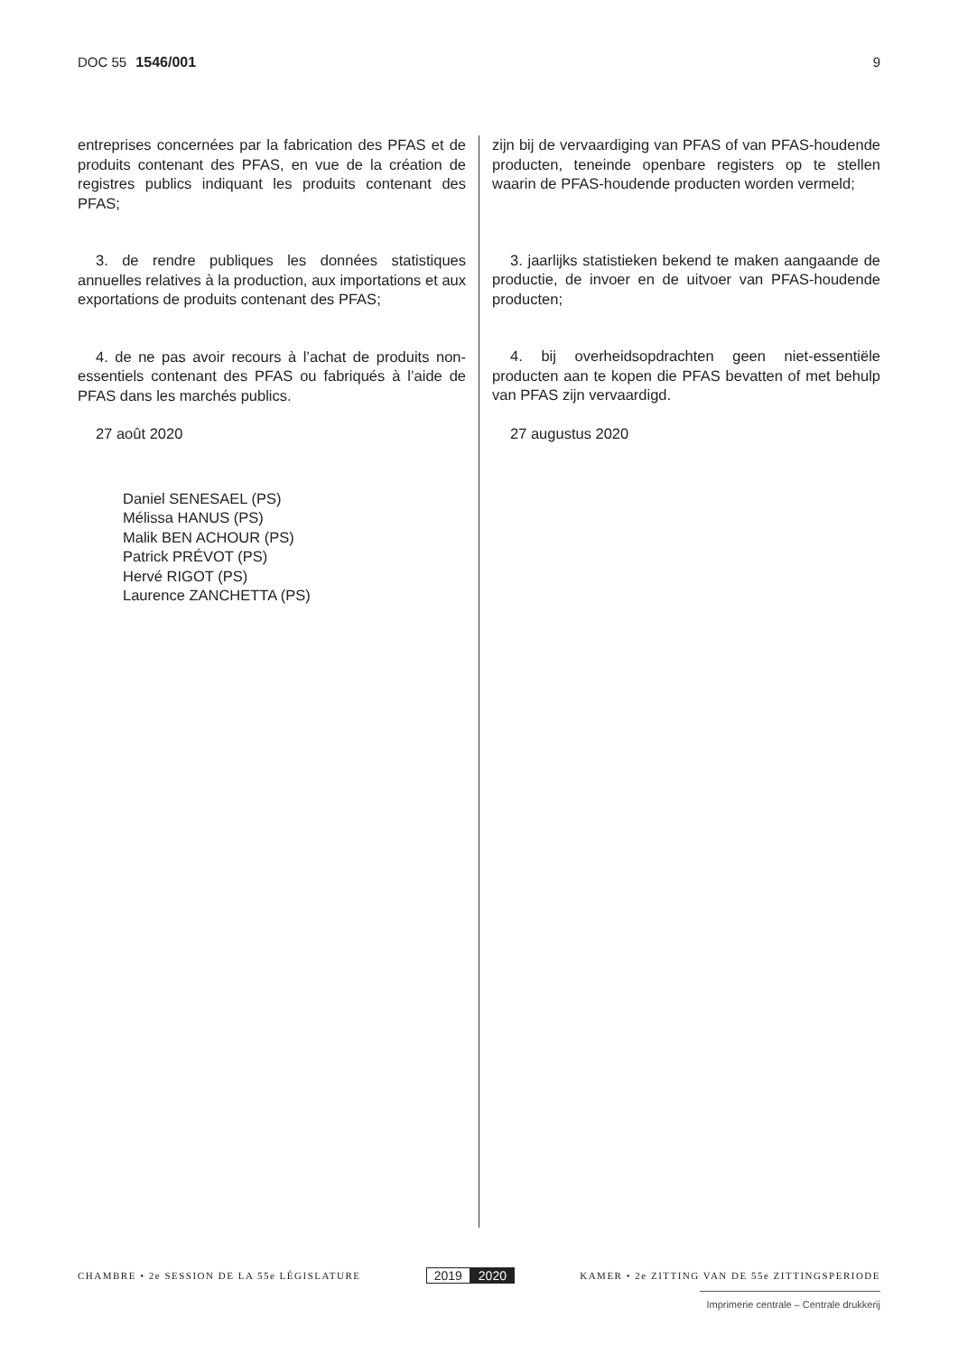DOC 55 1546/001 9
entreprises concernées par la fabrication des PFAS et de produits contenant des PFAS, en vue de la création de registres publics indiquant les produits contenant des PFAS;
3. de rendre publiques les données statistiques annuelles relatives à la production, aux importations et aux exportations de produits contenant des PFAS;
4. de ne pas avoir recours à l’achat de produits non-essentiels contenant des PFAS ou fabriqués à l’aide de PFAS dans les marchés publics.
27 août 2020
Daniel SENESAEL (PS)
Mélissa HANUS (PS)
Malik BEN ACHOUR (PS)
Patrick PRÉVOT (PS)
Hervé RIGOT (PS)
Laurence ZANCHETTA (PS)
zijn bij de vervaardiging van PFAS of van PFAS-houdende producten, teneinde openbare registers op te stellen waarin de PFAS-houdende producten worden vermeld;
3. jaarlijks statistieken bekend te maken aangaande de productie, de invoer en de uitvoer van PFAS-houdende producten;
4. bij overheidsopdrachten geen niet-essentiële producten aan te kopen die PFAS bevatten of met behulp van PFAS zijn vervaardigd.
27 augustus 2020
CHAMBRE • 2e SESSION DE LA 55e LÉGISLATURE
2019 2020
KAMER • 2e ZITTING VAN DE 55e ZITTINGSPERIODE
Imprimerie centrale – Centrale drukkerij